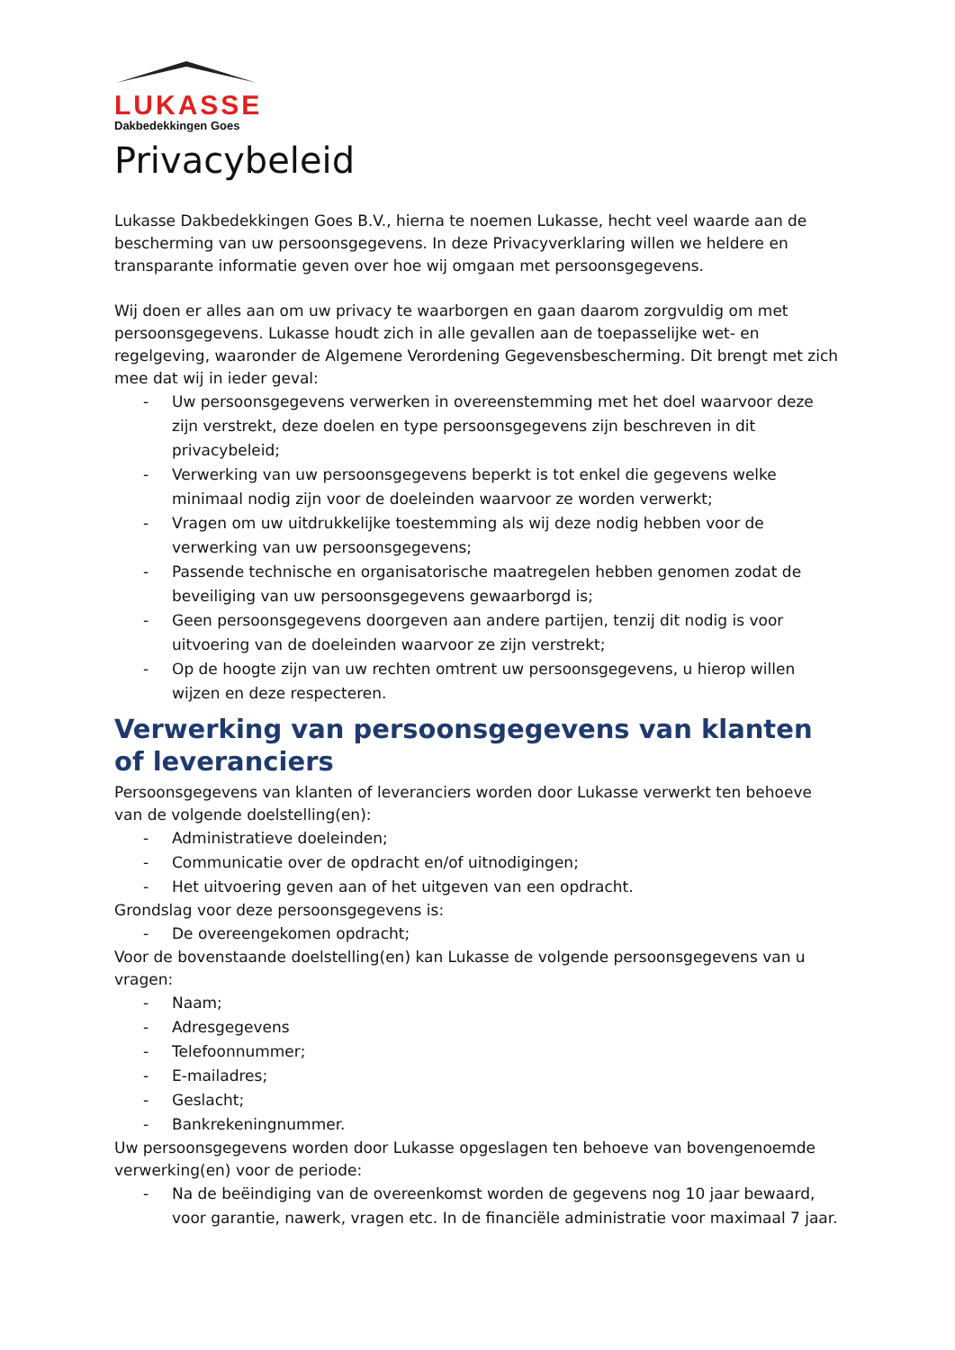LUKASSE
Dakbedekkingen Goes
Privacybeleid
Lukasse Dakbedekkingen Goes B.V., hierna te noemen Lukasse, hecht veel waarde aan de bescherming van uw persoonsgegevens. In deze Privacyverklaring willen we heldere en transparante informatie geven over hoe wij omgaan met persoonsgegevens.
Wij doen er alles aan om uw privacy te waarborgen en gaan daarom zorgvuldig om met persoonsgegevens. Lukasse houdt zich in alle gevallen aan de toepasselijke wet- en regelgeving, waaronder de Algemene Verordening Gegevensbescherming. Dit brengt met zich mee dat wij in ieder geval:
- Uw persoonsgegevens verwerken in overeenstemming met het doel waarvoor deze zijn verstrekt, deze doelen en type persoonsgegevens zijn beschreven in dit privacybeleid;
- Verwerking van uw persoonsgegevens beperkt is tot enkel die gegevens welke minimaal nodig zijn voor de doeleinden waarvoor ze worden verwerkt;
- Vragen om uw uitdrukkelijke toestemming als wij deze nodig hebben voor de verwerking van uw persoonsgegevens;
- Passende technische en organisatorische maatregelen hebben genomen zodat de beveiliging van uw persoonsgegevens gewaarborgd is;
- Geen persoonsgegevens doorgeven aan andere partijen, tenzij dit nodig is voor uitvoering van de doeleinden waarvoor ze zijn verstrekt;
- Op de hoogte zijn van uw rechten omtrent uw persoonsgegevens, u hierop willen wijzen en deze respecteren.
Verwerking van persoonsgegevens van klanten of leveranciers
Persoonsgegevens van klanten of leveranciers worden door Lukasse verwerkt ten behoeve van de volgende doelstelling(en):
- Administratieve doeleinden;
- Communicatie over de opdracht en/of uitnodigingen;
- Het uitvoering geven aan of het uitgeven van een opdracht.
Grondslag voor deze persoonsgegevens is:
- De overeengekomen opdracht;
Voor de bovenstaande doelstelling(en) kan Lukasse de volgende persoonsgegevens van u vragen:
- Naam;
- Adresgegevens
- Telefoonnummer;
- E-mailadres;
- Geslacht;
- Bankrekeningnummer.
Uw persoonsgegevens worden door Lukasse opgeslagen ten behoeve van bovengenoemde verwerking(en) voor de periode:
- Na de beëindiging van de overeenkomst worden de gegevens nog 10 jaar bewaard, voor garantie, nawerk, vragen etc. In de financiële administratie voor maximaal 7 jaar.